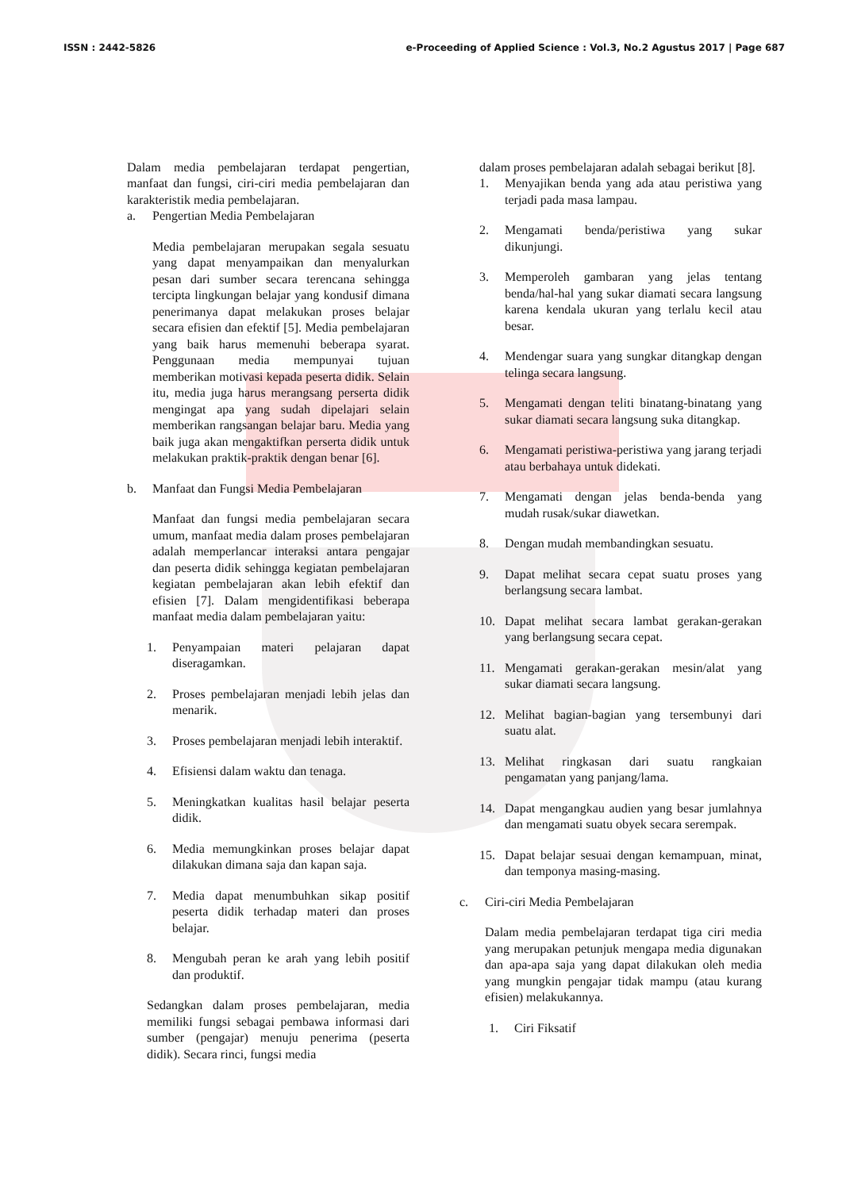ISSN : 2442-5826 e-Proceeding of Applied Science : Vol.3, No.2 Agustus 2017 | Page 687
Dalam media pembelajaran terdapat pengertian, manfaat dan fungsi, ciri-ciri media pembelajaran dan karakteristik media pembelajaran.
a. Pengertian Media Pembelajaran
Media pembelajaran merupakan segala sesuatu yang dapat menyampaikan dan menyalurkan pesan dari sumber secara terencana sehingga tercipta lingkungan belajar yang kondusif dimana penerimanya dapat melakukan proses belajar secara efisien dan efektif [5]. Media pembelajaran yang baik harus memenuhi beberapa syarat. Penggunaan media mempunyai tujuan memberikan motivasi kepada peserta didik. Selain itu, media juga harus merangsang perserta didik mengingat apa yang sudah dipelajari selain memberikan rangsangan belajar baru. Media yang baik juga akan mengaktifkan perserta didik untuk melakukan praktik-praktik dengan benar [6].
b. Manfaat dan Fungsi Media Pembelajaran
Manfaat dan fungsi media pembelajaran secara umum, manfaat media dalam proses pembelajaran adalah memperlancar interaksi antara pengajar dan peserta didik sehingga kegiatan pembelajaran kegiatan pembelajaran akan lebih efektif dan efisien [7]. Dalam mengidentifikasi beberapa manfaat media dalam pembelajaran yaitu:
1. Penyampaian materi pelajaran dapat diseragamkan.
2. Proses pembelajaran menjadi lebih jelas dan menarik.
3. Proses pembelajaran menjadi lebih interaktif.
4. Efisiensi dalam waktu dan tenaga.
5. Meningkatkan kualitas hasil belajar peserta didik.
6. Media memungkinkan proses belajar dapat dilakukan dimana saja dan kapan saja.
7. Media dapat menumbuhkan sikap positif peserta didik terhadap materi dan proses belajar.
8. Mengubah peran ke arah yang lebih positif dan produktif.
Sedangkan dalam proses pembelajaran, media memiliki fungsi sebagai pembawa informasi dari sumber (pengajar) menuju penerima (peserta didik). Secara rinci, fungsi media
dalam proses pembelajaran adalah sebagai berikut [8].
1. Menyajikan benda yang ada atau peristiwa yang terjadi pada masa lampau.
2. Mengamati benda/peristiwa yang sukar dikunjungi.
3. Memperoleh gambaran yang jelas tentang benda/hal-hal yang sukar diamati secara langsung karena kendala ukuran yang terlalu kecil atau besar.
4. Mendengar suara yang sungkar ditangkap dengan telinga secara langsung.
5. Mengamati dengan teliti binatang-binatang yang sukar diamati secara langsung suka ditangkap.
6. Mengamati peristiwa-peristiwa yang jarang terjadi atau berbahaya untuk didekati.
7. Mengamati dengan jelas benda-benda yang mudah rusak/sukar diawetkan.
8. Dengan mudah membandingkan sesuatu.
9. Dapat melihat secara cepat suatu proses yang berlangsung secara lambat.
10. Dapat melihat secara lambat gerakan-gerakan yang berlangsung secara cepat.
11. Mengamati gerakan-gerakan mesin/alat yang sukar diamati secara langsung.
12. Melihat bagian-bagian yang tersembunyi dari suatu alat.
13. Melihat ringkasan dari suatu rangkaian pengamatan yang panjang/lama.
14. Dapat mengangkau audien yang besar jumlahnya dan mengamati suatu obyek secara serempak.
15. Dapat belajar sesuai dengan kemampuan, minat, dan temponya masing-masing.
c. Ciri-ciri Media Pembelajaran
Dalam media pembelajaran terdapat tiga ciri media yang merupakan petunjuk mengapa media digunakan dan apa-apa saja yang dapat dilakukan oleh media yang mungkin pengajar tidak mampu (atau kurang efisien) melakukannya.
1. Ciri Fiksatif